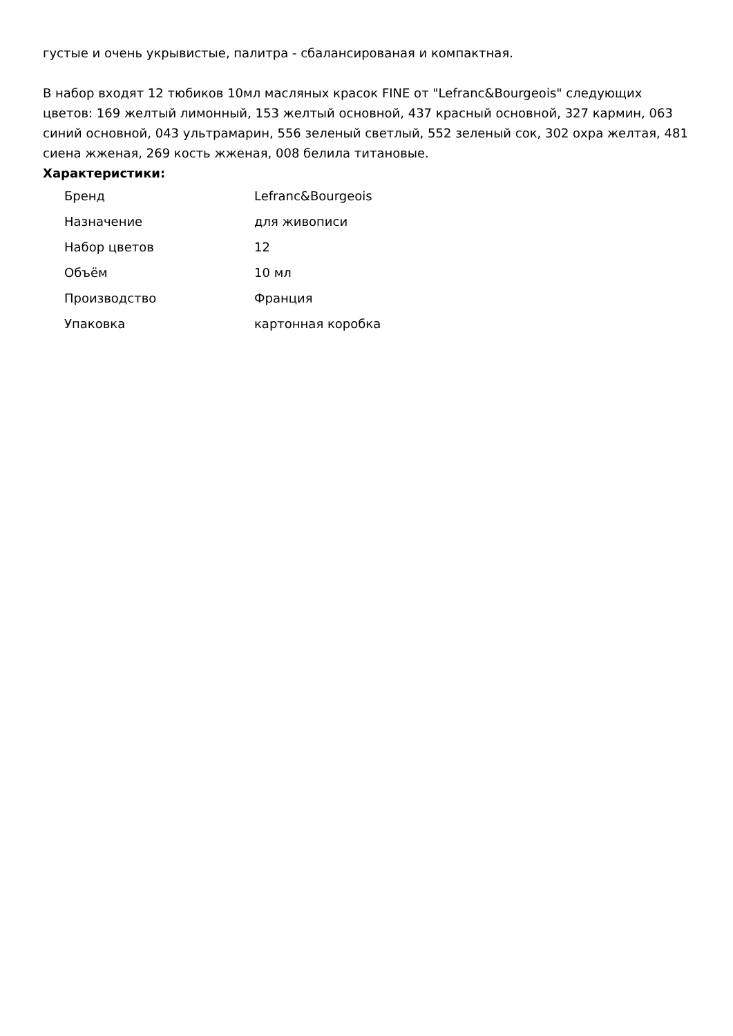густые и очень укрывистые, палитра - сбалансированая и компактная.
В набор входят 12 тюбиков 10мл масляных красок FINE от "Lefranc&Bourgeois" следующих цветов: 169 желтый лимонный, 153 желтый основной, 437 красный основной, 327 кармин, 063 синий основной, 043 ультрамарин, 556 зеленый светлый, 552 зеленый сок, 302 охра желтая, 481 сиена жженая, 269 кость жженая, 008 белила титановые.
Характеристики:
| Бренд | Lefranc&Bourgeois |
| Назначение | для живописи |
| Набор цветов | 12 |
| Объём | 10 мл |
| Производство | Франция |
| Упаковка | картонная коробка |